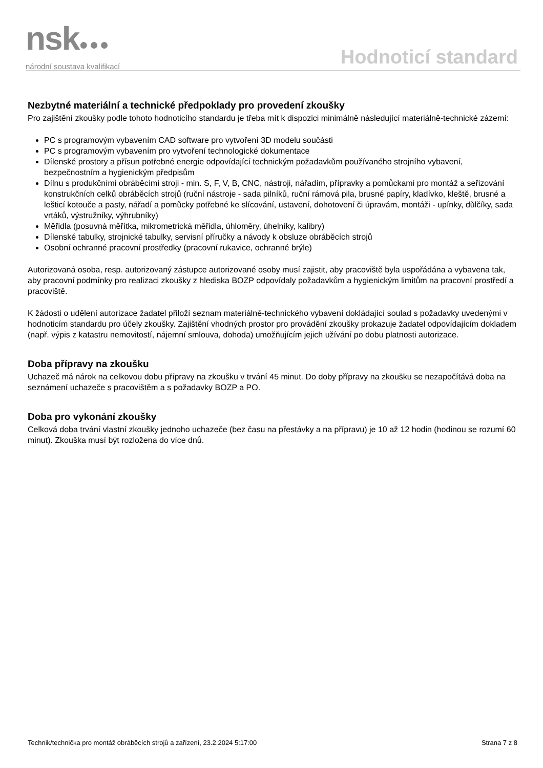nsk●●●
národní soustava kvalifikací
Hodnoticí standard
Nezbytné materiální a technické předpoklady pro provedení zkoušky
Pro zajištění zkoušky podle tohoto hodnoticího standardu je třeba mít k dispozici minimálně následující materiálně-technické zázemí:
PC s programovým vybavením CAD software pro vytvoření 3D modelu součásti
PC s programovým vybavením pro vytvoření technologické dokumentace
Dílenské prostory a přísun potřebné energie odpovídající technickým požadavkům používaného strojního vybavení, bezpečnostním a hygienickým předpisům
Dílnu s produkčními obráběcími stroji - min. S, F, V, B, CNC, nástroji, nářadím, přípravky a pomůckami pro montáž a seřizování konstrukčních celků obráběcích strojů (ruční nástroje - sada pilníků, ruční rámová pila, brusné papíry, kladívko, kleště, brusné a lešticí kotouče a pasty, nářadí a pomůcky potřebné ke slícování, ustavení, dohotovení či úpravám, montáži - upínky, důlčíky, sada vrtáků, výstružníky, výhrubníky)
Měřidla (posuvná měřítka, mikrometrická měřidla, úhloměry, úhelníky, kalibry)
Dílenské tabulky, strojnické tabulky, servisní příručky a návody k obsluze obráběcích strojů
Osobní ochranné pracovní prostředky (pracovní rukavice, ochranné brýle)
Autorizovaná osoba, resp. autorizovaný zástupce autorizované osoby musí zajistit, aby pracoviště byla uspořádána a vybavena tak, aby pracovní podmínky pro realizaci zkoušky z hlediska BOZP odpovídaly požadavkům a hygienickým limitům na pracovní prostředí a pracoviště.
K žádosti o udělení autorizace žadatel přiloží seznam materiálně-technického vybavení dokládající soulad s požadavky uvedenými v hodnoticím standardu pro účely zkoušky. Zajištění vhodných prostor pro provádění zkoušky prokazuje žadatel odpovídajícím dokladem (např. výpis z katastru nemovitostí, nájemní smlouva, dohoda) umožňujícím jejich užívání po dobu platnosti autorizace.
Doba přípravy na zkoušku
Uchazeč má nárok na celkovou dobu přípravy na zkoušku v trvání 45 minut. Do doby přípravy na zkoušku se nezapočítává doba na seznámení uchazeče s pracovištěm a s požadavky BOZP a PO.
Doba pro vykonání zkoušky
Celková doba trvání vlastní zkoušky jednoho uchazeče (bez času na přestávky a na přípravu) je 10 až 12 hodin (hodinou se rozumí 60 minut). Zkouška musí být rozložena do více dnů.
Technik/technička pro montáž obráběcích strojů a zařízení, 23.2.2024 5:17:00 Strana 7 z 8